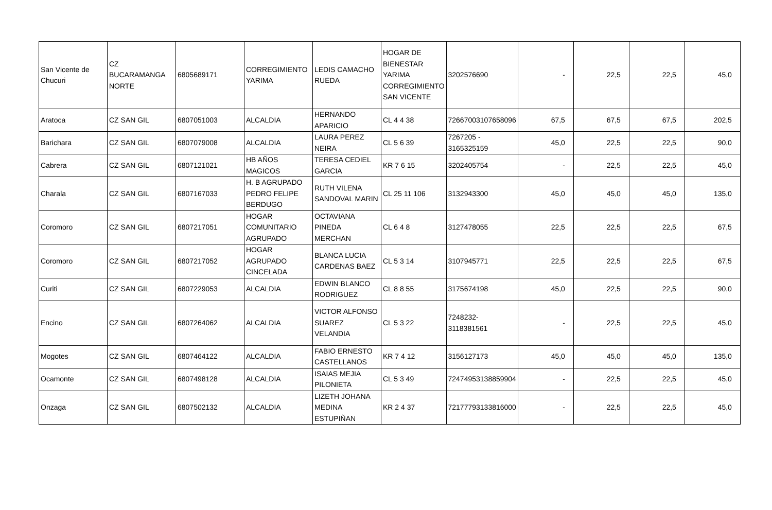| San Vicente de Chucuri | CZ BUCARAMANGA NORTE | 6805689171 | CORREGIMIENTO YARIMA | LEDIS CAMACHO RUEDA | HOGAR DE BIENESTAR YARIMA CORREGIMIENTO SAN VICENTE | 3202576690 | - | 22,5 | 22,5 | 45,0 |
| Aratoca | CZ SAN GIL | 6807051003 | ALCALDIA | HERNANDO APARICIO | CL 4 4 38 | 72667003107658096 | 67,5 | 67,5 | 67,5 | 202,5 |
| Barichara | CZ SAN GIL | 6807079008 | ALCALDIA | LAURA PEREZ NEIRA | CL 5 6 39 | 7267205 - 3165325159 | 45,0 | 22,5 | 22,5 | 90,0 |
| Cabrera | CZ SAN GIL | 6807121021 | HB AÑOS MAGICOS | TERESA CEDIEL GARCIA | KR 7 6 15 | 3202405754 | - | 22,5 | 22,5 | 45,0 |
| Charala | CZ SAN GIL | 6807167033 | H. B AGRUPADO PEDRO FELIPE BERDUGO | RUTH VILENA SANDOVAL MARIN | CL 25 11 106 | 3132943300 | 45,0 | 45,0 | 45,0 | 135,0 |
| Coromoro | CZ SAN GIL | 6807217051 | HOGAR COMUNITARIO AGRUPADO | OCTAVIANA PINEDA MERCHAN | CL 6 4 8 | 3127478055 | 22,5 | 22,5 | 22,5 | 67,5 |
| Coromoro | CZ SAN GIL | 6807217052 | HOGAR AGRUPADO CINCELADA | BLANCA LUCIA CARDENAS BAEZ | CL 5 3 14 | 3107945771 | 22,5 | 22,5 | 22,5 | 67,5 |
| Curiti | CZ SAN GIL | 6807229053 | ALCALDIA | EDWIN BLANCO RODRIGUEZ | CL 8 8 55 | 3175674198 | 45,0 | 22,5 | 22,5 | 90,0 |
| Encino | CZ SAN GIL | 6807264062 | ALCALDIA | VICTOR ALFONSO SUAREZ VELANDIA | CL 5 3 22 | 7248232-3118381561 | - | 22,5 | 22,5 | 45,0 |
| Mogotes | CZ SAN GIL | 6807464122 | ALCALDIA | FABIO ERNESTO CASTELLANOS | KR 7 4 12 | 3156127173 | 45,0 | 45,0 | 45,0 | 135,0 |
| Ocamonte | CZ SAN GIL | 6807498128 | ALCALDIA | ISAIAS MEJIA PILONIETA | CL 5 3 49 | 72474953138859904 | - | 22,5 | 22,5 | 45,0 |
| Onzaga | CZ SAN GIL | 6807502132 | ALCALDIA | LIZETH JOHANA MEDINA ESTUPIÑAN | KR 2 4 37 | 72177793133816000 | - | 22,5 | 22,5 | 45,0 |